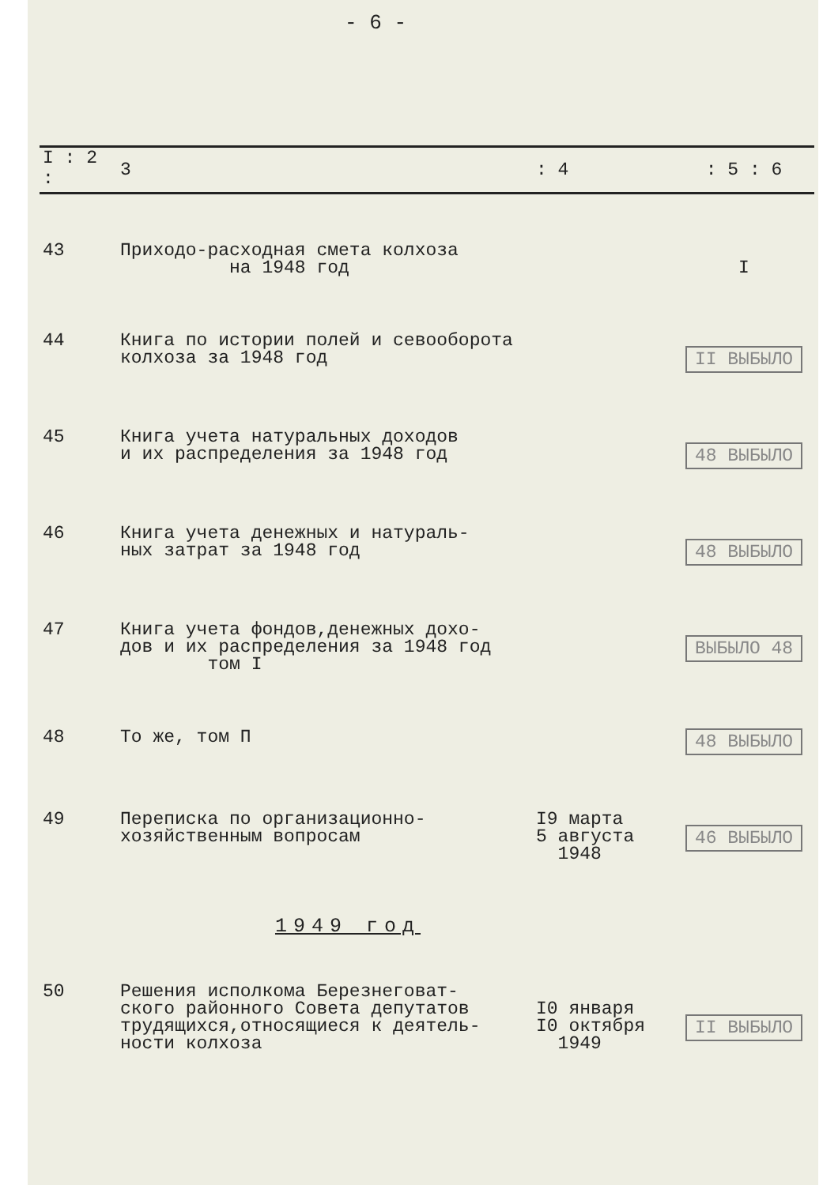- 6 -
| I : 2 : | 3 | : 4 | : 5 : 6 |
| --- | --- | --- | --- |
| 43 | Приходо-расходная смета колхоза на 1948 год | | I |
| 44 | Книга по истории полей и севооборота колхоза за 1948 год | | II ВЫБЫЛО |
| 45 | Книга учета натуральных доходов и их распределения за 1948 год | | 48 ВЫБЫЛО |
| 46 | Книга учета денежных и натураль- ных затрат за 1948 год | | 48 ВЫБЫЛО |
| 47 | Книга учета фондов,денежных дохо- дов и их распределения за 1948 год том I | | ВЫБЫЛО 48 |
| 48 | То же, том П | | 48 ВЫБЫЛО |
| 49 | Переписка по организационно- хозяйственным вопросам | I9 марта 5 августа 1948 | 46 ВЫБЫЛО |
| 1949 год | | | |
| 50 | Решения исполкома Березнеговат- ского районного Совета депутатов трудящихся,относящиеся к деятель- ности колхоза | I0 января I0 октября 1949 | II ВЫБЫЛО |